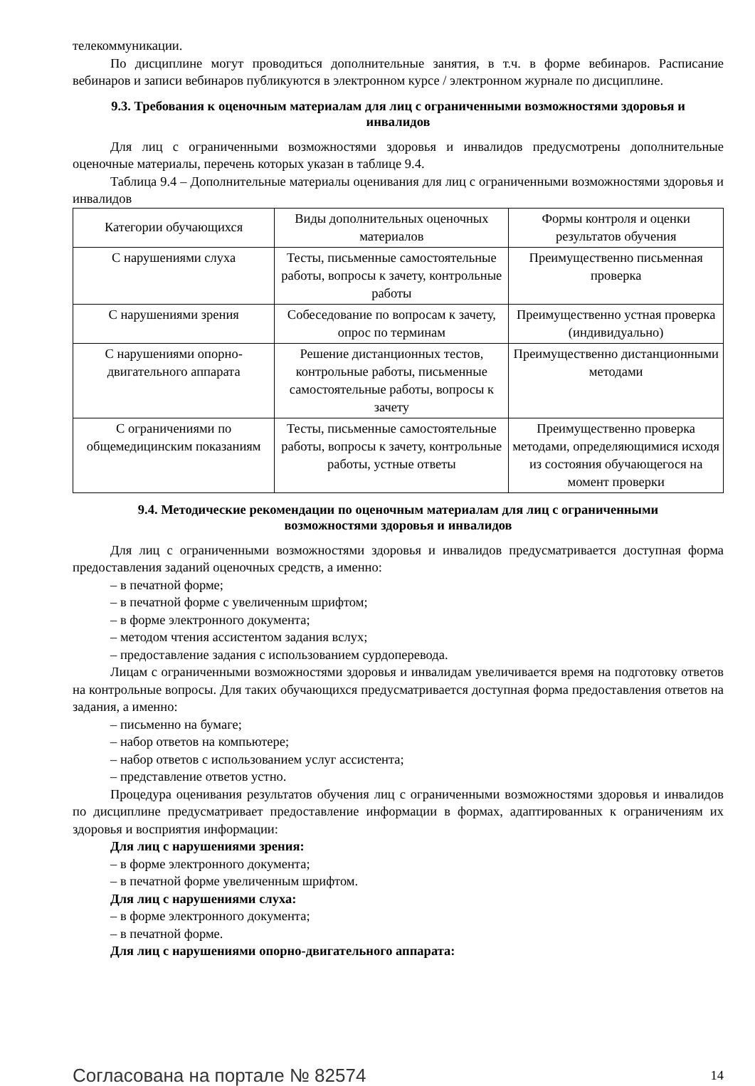телекоммуникации.
По дисциплине могут проводиться дополнительные занятия, в т.ч. в форме вебинаров. Расписание вебинаров и записи вебинаров публикуются в электронном курсе / электронном журнале по дисциплине.
9.3. Требования к оценочным материалам для лиц с ограниченными возможностями здоровья и инвалидов
Для лиц с ограниченными возможностями здоровья и инвалидов предусмотрены дополнительные оценочные материалы, перечень которых указан в таблице 9.4.
Таблица 9.4 – Дополнительные материалы оценивания для лиц с ограниченными возможностями здоровья и инвалидов
| Категории обучающихся | Виды дополнительных оценочных материалов | Формы контроля и оценки результатов обучения |
| С нарушениями слуха | Тесты, письменные самостоятельные работы, вопросы к зачету, контрольные работы | Преимущественно письменная проверка |
| С нарушениями зрения | Собеседование по вопросам к зачету, опрос по терминам | Преимущественно устная проверка (индивидуально) |
| С нарушениями опорно-двигательного аппарата | Решение дистанционных тестов, контрольные работы, письменные самостоятельные работы, вопросы к зачету | Преимущественно дистанционными методами |
| С ограничениями по общемедицинским показаниям | Тесты, письменные самостоятельные работы, вопросы к зачету, контрольные работы, устные ответы | Преимущественно проверка методами, определяющимися исходя из состояния обучающегося на момент проверки |
9.4. Методические рекомендации по оценочным материалам для лиц с ограниченными возможностями здоровья и инвалидов
Для лиц с ограниченными возможностями здоровья и инвалидов предусматривается доступная форма предоставления заданий оценочных средств, а именно:
– в печатной форме;
– в печатной форме с увеличенным шрифтом;
– в форме электронного документа;
– методом чтения ассистентом задания вслух;
– предоставление задания с использованием сурдоперевода.
Лицам с ограниченными возможностями здоровья и инвалидам увеличивается время на подготовку ответов на контрольные вопросы. Для таких обучающихся предусматривается доступная форма предоставления ответов на задания, а именно:
– письменно на бумаге;
– набор ответов на компьютере;
– набор ответов с использованием услуг ассистента;
– представление ответов устно.
Процедура оценивания результатов обучения лиц с ограниченными возможностями здоровья и инвалидов по дисциплине предусматривает предоставление информации в формах, адаптированных к ограничениям их здоровья и восприятия информации:
Для лиц с нарушениями зрения:
– в форме электронного документа;
– в печатной форме увеличенным шрифтом.
Для лиц с нарушениями слуха:
– в форме электронного документа;
– в печатной форме.
Для лиц с нарушениями опорно-двигательного аппарата:
Согласована на портале № 82574 14